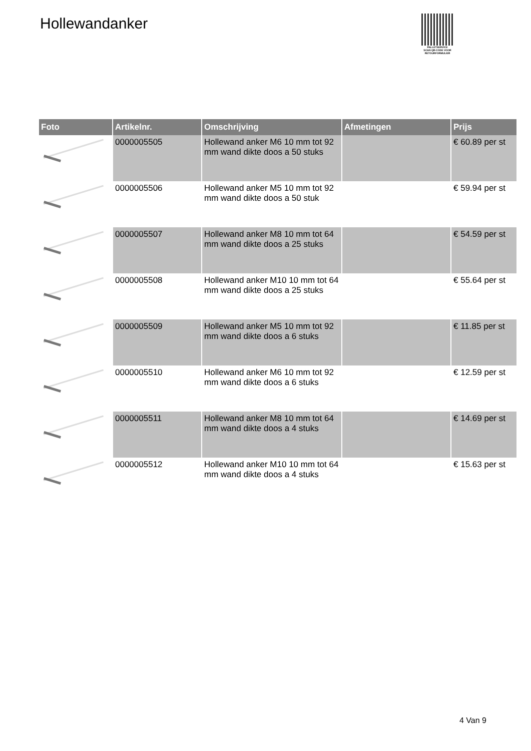Hollewandanker
PALLETSERVICE
SCAN QR-CODE VOOR RETOURFORMULIER
| Foto | Artikelnr. | Omschrijving | Afmetingen | Prijs |
| --- | --- | --- | --- | --- |
| | 0000005505 | Hollewand anker M6 10 mm tot 92 mm wand dikte doos a 50 stuks | | € 60.89 per st |
| | 0000005506 | Hollewand anker M5 10 mm tot 92 mm wand dikte doos a 50 stuk | | € 59.94 per st |
| | 0000005507 | Hollewand anker M8 10 mm tot 64 mm wand dikte doos a 25 stuks | | € 54.59 per st |
| | 0000005508 | Hollewand anker M10 10 mm tot 64 mm wand dikte doos a 25 stuks | | € 55.64 per st |
| | 0000005509 | Hollewand anker M5 10 mm tot 92 mm wand dikte doos a 6 stuks | | € 11.85 per st |
| | 0000005510 | Hollewand anker M6 10 mm tot 92 mm wand dikte doos a 6 stuks | | € 12.59 per st |
| | 0000005511 | Hollewand anker M8 10 mm tot 64 mm wand dikte doos a 4 stuks | | € 14.69 per st |
| | 0000005512 | Hollewand anker M10 10 mm tot 64 mm wand dikte doos a 4 stuks | | € 15.63 per st |
4 Van 9